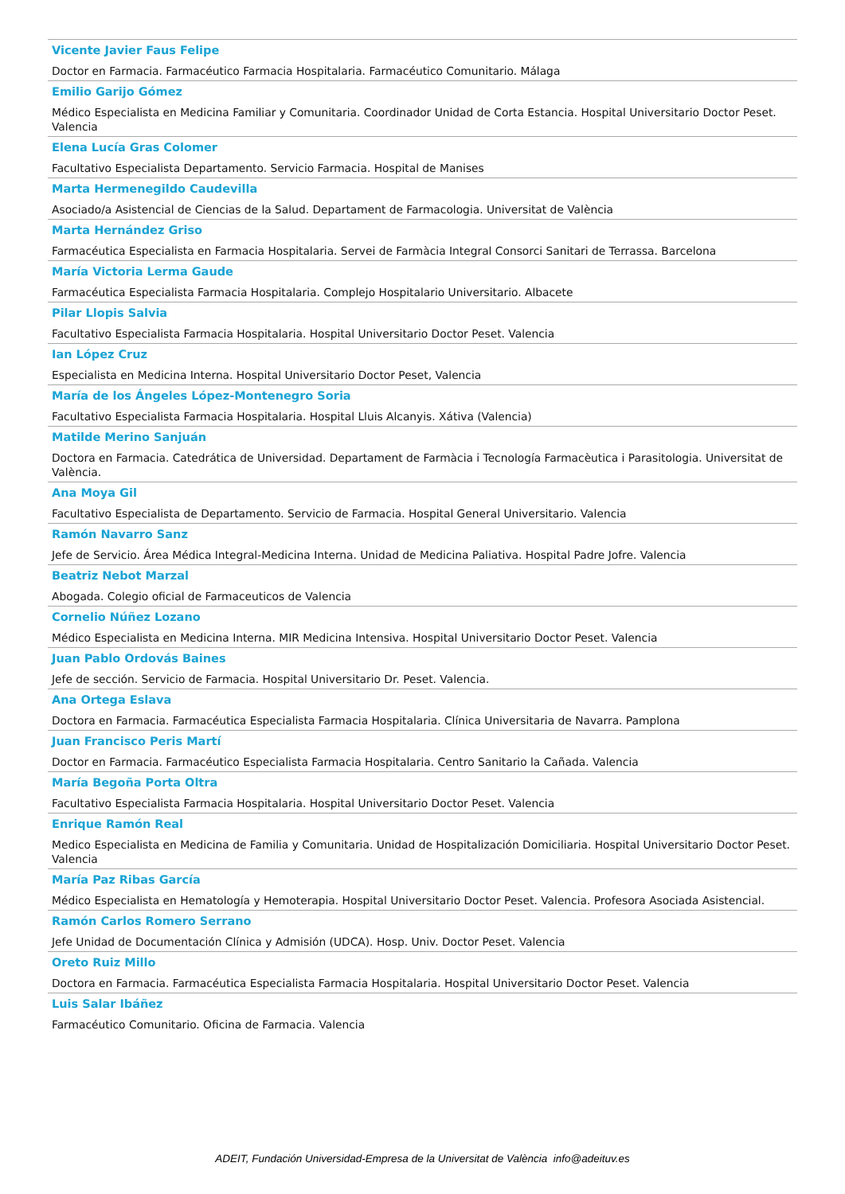Vicente Javier Faus Felipe
Doctor en Farmacia. Farmacéutico Farmacia Hospitalaria. Farmacéutico Comunitario. Málaga
Emilio Garijo Gómez
Médico Especialista en Medicina Familiar y Comunitaria. Coordinador Unidad de Corta Estancia. Hospital Universitario Doctor Peset. Valencia
Elena Lucía Gras Colomer
Facultativo Especialista Departamento. Servicio Farmacia. Hospital de Manises
Marta Hermenegildo Caudevilla
Asociado/a Asistencial de Ciencias de la Salud. Departament de Farmacologia. Universitat de València
Marta Hernández Griso
Farmacéutica Especialista en Farmacia Hospitalaria. Servei de Farmàcia Integral Consorci Sanitari de Terrassa. Barcelona
María Victoria Lerma Gaude
Farmacéutica Especialista Farmacia Hospitalaria. Complejo Hospitalario Universitario. Albacete
Pilar Llopis Salvia
Facultativo Especialista Farmacia Hospitalaria. Hospital Universitario Doctor Peset. Valencia
Ian López Cruz
Especialista en Medicina Interna. Hospital Universitario Doctor Peset, Valencia
María de los Ángeles López-Montenegro Soria
Facultativo Especialista Farmacia Hospitalaria. Hospital Lluis Alcanyis. Xátiva (Valencia)
Matilde Merino Sanjuán
Doctora en Farmacia. Catedrática de Universidad. Departament de Farmàcia i Tecnología Farmacèutica i Parasitologia. Universitat de València.
Ana Moya Gil
Facultativo Especialista de Departamento. Servicio de Farmacia. Hospital General Universitario. Valencia
Ramón Navarro Sanz
Jefe de Servicio. Área Médica Integral-Medicina Interna. Unidad de Medicina Paliativa. Hospital Padre Jofre. Valencia
Beatriz Nebot Marzal
Abogada. Colegio oficial de Farmaceuticos de Valencia
Cornelio Núñez Lozano
Médico Especialista en Medicina Interna. MIR Medicina Intensiva. Hospital Universitario Doctor Peset. Valencia
Juan Pablo Ordovás Baines
Jefe de sección. Servicio de Farmacia. Hospital Universitario Dr. Peset. Valencia.
Ana Ortega Eslava
Doctora en Farmacia. Farmacéutica Especialista Farmacia Hospitalaria. Clínica Universitaria de Navarra. Pamplona
Juan Francisco Peris Martí
Doctor en Farmacia. Farmacéutico Especialista Farmacia Hospitalaria. Centro Sanitario la Cañada. Valencia
María Begoña Porta Oltra
Facultativo Especialista Farmacia Hospitalaria. Hospital Universitario Doctor Peset. Valencia
Enrique Ramón Real
Medico Especialista en Medicina de Familia y Comunitaria. Unidad de Hospitalización Domiciliaria. Hospital Universitario Doctor Peset. Valencia
María Paz Ribas García
Médico Especialista en Hematología y Hemoterapia. Hospital Universitario Doctor Peset. Valencia. Profesora Asociada Asistencial.
Ramón Carlos Romero Serrano
Jefe Unidad de Documentación Clínica y Admisión (UDCA). Hosp. Univ. Doctor Peset. Valencia
Oreto Ruiz Millo
Doctora en Farmacia. Farmacéutica Especialista Farmacia Hospitalaria. Hospital Universitario Doctor Peset. Valencia
Luis Salar Ibáñez
Farmacéutico Comunitario. Oficina de Farmacia. Valencia
ADEIT, Fundación Universidad-Empresa de la Universitat de València info@adeituv.es